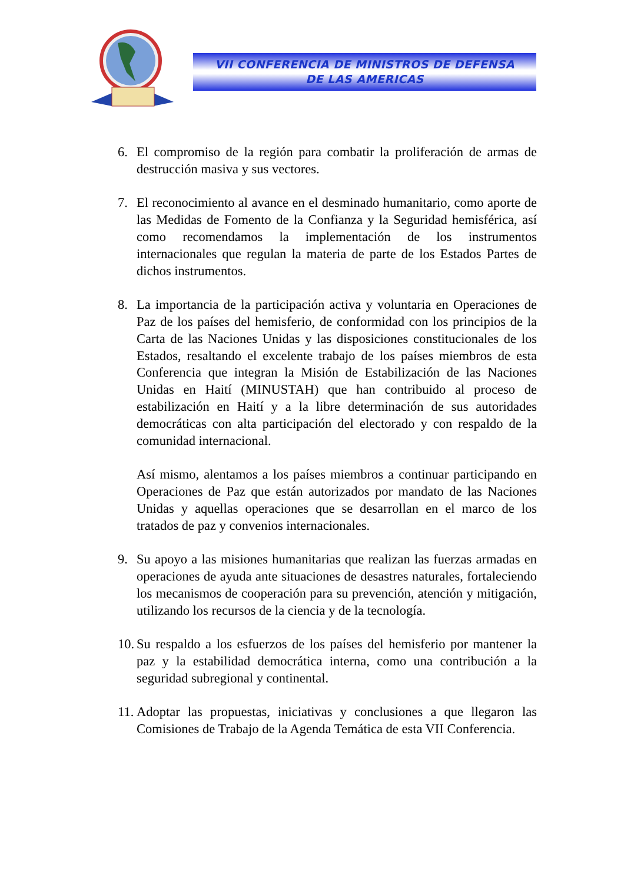VII CONFERENCIA DE MINISTROS DE DEFENSA
DE LAS AMERICAS
6. El compromiso de la región para combatir la proliferación de armas de destrucción masiva y sus vectores.
7. El reconocimiento al avance en el desminado humanitario, como aporte de las Medidas de Fomento de la Confianza y la Seguridad hemisférica, así como recomendamos la implementación de los instrumentos internacionales que regulan la materia de parte de los Estados Partes de dichos instrumentos.
8. La importancia de la participación activa y voluntaria en Operaciones de Paz de los países del hemisferio, de conformidad con los principios de la Carta de las Naciones Unidas y las disposiciones constitucionales de los Estados, resaltando el excelente trabajo de los países miembros de esta Conferencia que integran la Misión de Estabilización de las Naciones Unidas en Haití (MINUSTAH) que han contribuido al proceso de estabilización en Haití y a la libre determinación de sus autoridades democráticas con alta participación del electorado y con respaldo de la comunidad internacional.
Así mismo, alentamos a los países miembros a continuar participando en Operaciones de Paz que están autorizados por mandato de las Naciones Unidas y aquellas operaciones que se desarrollan en el marco de los tratados de paz y convenios internacionales.
9. Su apoyo a las misiones humanitarias que realizan las fuerzas armadas en operaciones de ayuda ante situaciones de desastres naturales, fortaleciendo los mecanismos de cooperación para su prevención, atención y mitigación, utilizando los recursos de la ciencia y de la tecnología.
10.
Su respaldo a los esfuerzos de los países del hemisferio por mantener la paz y la estabilidad democrática interna, como una contribución a la seguridad subregional y continental.
11.
Adoptar las propuestas, iniciativas y conclusiones a que llegaron las Comisiones de Trabajo de la Agenda Temática de esta VII Conferencia.